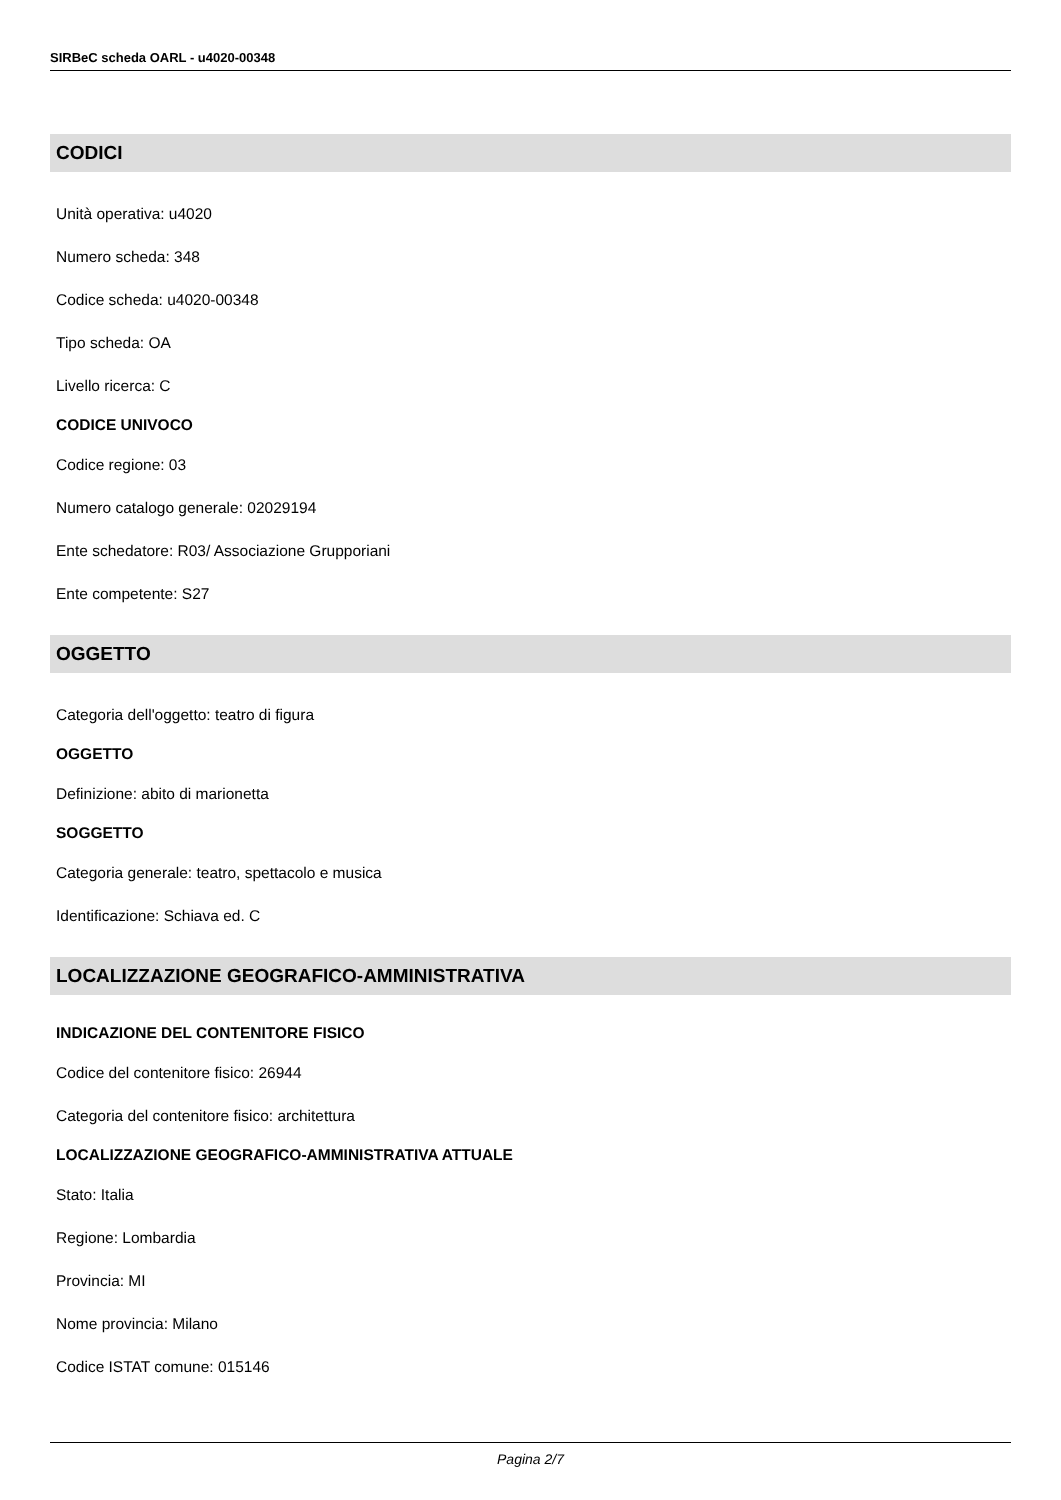SIRBeC scheda OARL - u4020-00348
CODICI
Unità operativa: u4020
Numero scheda: 348
Codice scheda: u4020-00348
Tipo scheda: OA
Livello ricerca: C
CODICE UNIVOCO
Codice regione: 03
Numero catalogo generale: 02029194
Ente schedatore: R03/ Associazione Grupporiani
Ente competente: S27
OGGETTO
Categoria dell'oggetto: teatro di figura
OGGETTO
Definizione: abito di marionetta
SOGGETTO
Categoria generale: teatro, spettacolo e musica
Identificazione: Schiava ed. C
LOCALIZZAZIONE GEOGRAFICO-AMMINISTRATIVA
INDICAZIONE DEL CONTENITORE FISICO
Codice del contenitore fisico: 26944
Categoria del contenitore fisico: architettura
LOCALIZZAZIONE GEOGRAFICO-AMMINISTRATIVA ATTUALE
Stato: Italia
Regione: Lombardia
Provincia: MI
Nome provincia: Milano
Codice ISTAT comune: 015146
Pagina 2/7